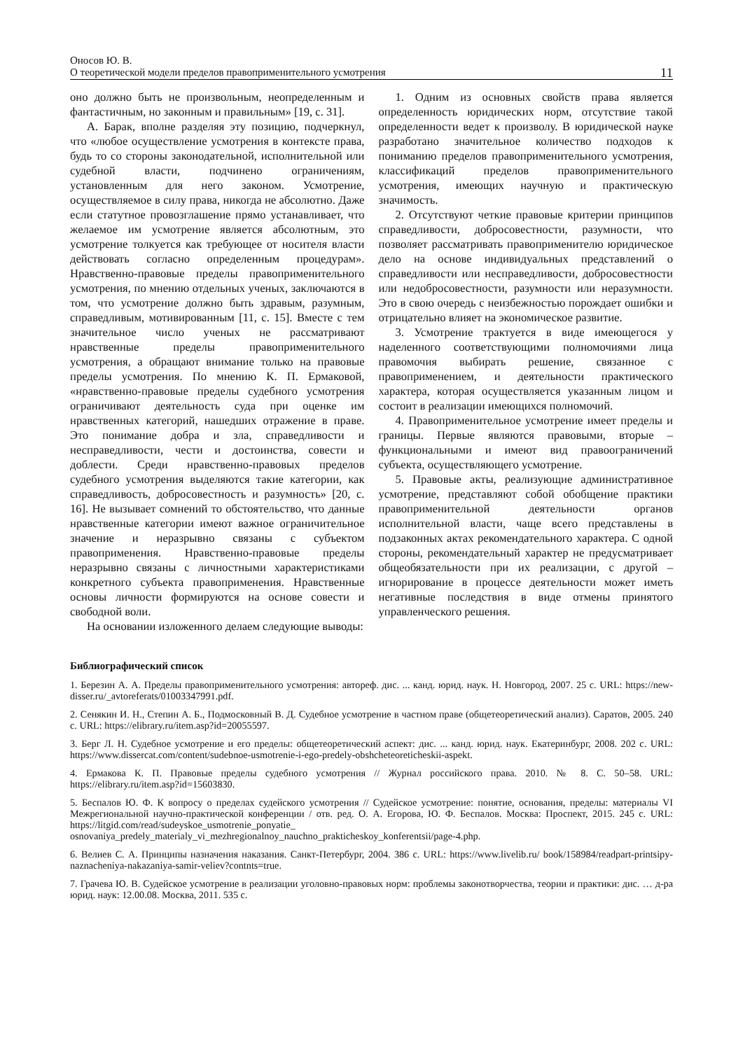Оносов Ю. В.
О теоретической модели пределов правоприменительного усмотрения
11
оно должно быть не произвольным, неопределенным и фантастичным, но законным и правильным» [19, с. 31].
А. Барак, вполне разделяя эту позицию, подчеркнул, что «любое осуществление усмотрения в контексте права, будь то со стороны законодательной, исполнительной или судебной власти, подчинено ограничениям, установленным для него законом. Усмотрение, осуществляемое в силу права, никогда не абсолютно. Даже если статутное провозглашение прямо устанавливает, что желаемое им усмотрение является абсолютным, это усмотрение толкуется как требующее от носителя власти действовать согласно определенным процедурам». Нравственно-правовые пределы правоприменительного усмотрения, по мнению отдельных ученых, заключаются в том, что усмотрение должно быть здравым, разумным, справедливым, мотивированным [11, с. 15]. Вместе с тем значительное число ученых не рассматривают нравственные пределы правоприменительного усмотрения, а обращают внимание только на правовые пределы усмотрения. По мнению К. П. Ермаковой, «нравственно-правовые пределы судебного усмотрения ограничивают деятельность суда при оценке им нравственных категорий, нашедших отражение в праве. Это понимание добра и зла, справедливости и несправедливости, чести и достоинства, совести и доблести. Среди нравственно-правовых пределов судебного усмотрения выделяются такие категории, как справедливость, добросовестность и разумность» [20, с. 16]. Не вызывает сомнений то обстоятельство, что данные нравственные категории имеют важное ограничительное значение и неразрывно связаны с субъектом правоприменения. Нравственно-правовые пределы неразрывно связаны с личностными характеристиками конкретного субъекта правоприменения. Нравственные основы личности формируются на основе совести и свободной воли.
На основании изложенного делаем следующие выводы:
1. Одним из основных свойств права является определенность юридических норм, отсутствие такой определенности ведет к произволу. В юридической науке разработано значительное количество подходов к пониманию пределов правоприменительного усмотрения, классификаций пределов правоприменительного усмотрения, имеющих научную и практическую значимость.
2. Отсутствуют четкие правовые критерии принципов справедливости, добросовестности, разумности, что позволяет рассматривать правоприменителю юридическое дело на основе индивидуальных представлений о справедливости или несправедливости, добросовестности или недобросовестности, разумности или неразумности. Это в свою очередь с неизбежностью порождает ошибки и отрицательно влияет на экономическое развитие.
3. Усмотрение трактуется в виде имеющегося у наделенного соответствующими полномочиями лица правомочия выбирать решение, связанное с правоприменением, и деятельности практического характера, которая осуществляется указанным лицом и состоит в реализации имеющихся полномочий.
4. Правоприменительное усмотрение имеет пределы и границы. Первые являются правовыми, вторые – функциональными и имеют вид правоограничений субъекта, осуществляющего усмотрение.
5. Правовые акты, реализующие административное усмотрение, представляют собой обобщение практики правоприменительной деятельности органов исполнительной власти, чаще всего представлены в подзаконных актах рекомендательного характера. С одной стороны, рекомендательный характер не предусматривает общеобязательности при их реализации, с другой – игнорирование в процессе деятельности может иметь негативные последствия в виде отмены принятого управленческого решения.
Библиографический список
1. Березин А. А. Пределы правоприменительного усмотрения: автореф. дис. ... канд. юрид. наук. Н. Новгород, 2007. 25 с. URL: https://new-disser.ru/_avtoreferats/01003347991.pdf.
2. Сенякин И. Н., Степин А. Б., Подмосковный В. Д. Судебное усмотрение в частном праве (общетеоретический анализ). Саратов, 2005. 240 с. URL: https://elibrary.ru/item.asp?id=20055597.
3. Берг Л. Н. Судебное усмотрение и его пределы: общетеоретический аспект: дис. ... канд. юрид. наук. Екатеринбург, 2008. 202 с. URL: https://www.dissercat.com/content/sudebnoe-usmotrenie-i-ego-predely-obshcheteoreticheskii-aspekt.
4. Ермакова К. П. Правовые пределы судебного усмотрения // Журнал российского права. 2010. № 8. С. 50–58. URL: https://elibrary.ru/item.asp?id=15603830.
5. Беспалов Ю. Ф. К вопросу о пределах судейского усмотрения // Судейское усмотрение: понятие, основания, пределы: материалы VI Межрегиональной научно-практической конференции / отв. ред. О. А. Егорова, Ю. Ф. Беспалов. Москва: Проспект, 2015. 245 с. URL: https://litgid.com/read/sudeyskoe_usmotrenie_ponyatie_ osnovaniya_predely_materialy_vi_mezhregionalnoy_nauchno_prakticheskoy_konferentsii/page-4.php.
6. Велиев С. А. Принципы назначения наказания. Санкт-Петербург, 2004. 386 с. URL: https://www.livelib.ru/ book/158984/readpart-printsipy-naznacheniya-nakazaniya-samir-veliev?contnts=true.
7. Грачева Ю. В. Судейское усмотрение в реализации уголовно-правовых норм: проблемы законотворчества, теории и практики: дис. … д-ра юрид. наук: 12.00.08. Москва, 2011. 535 с.